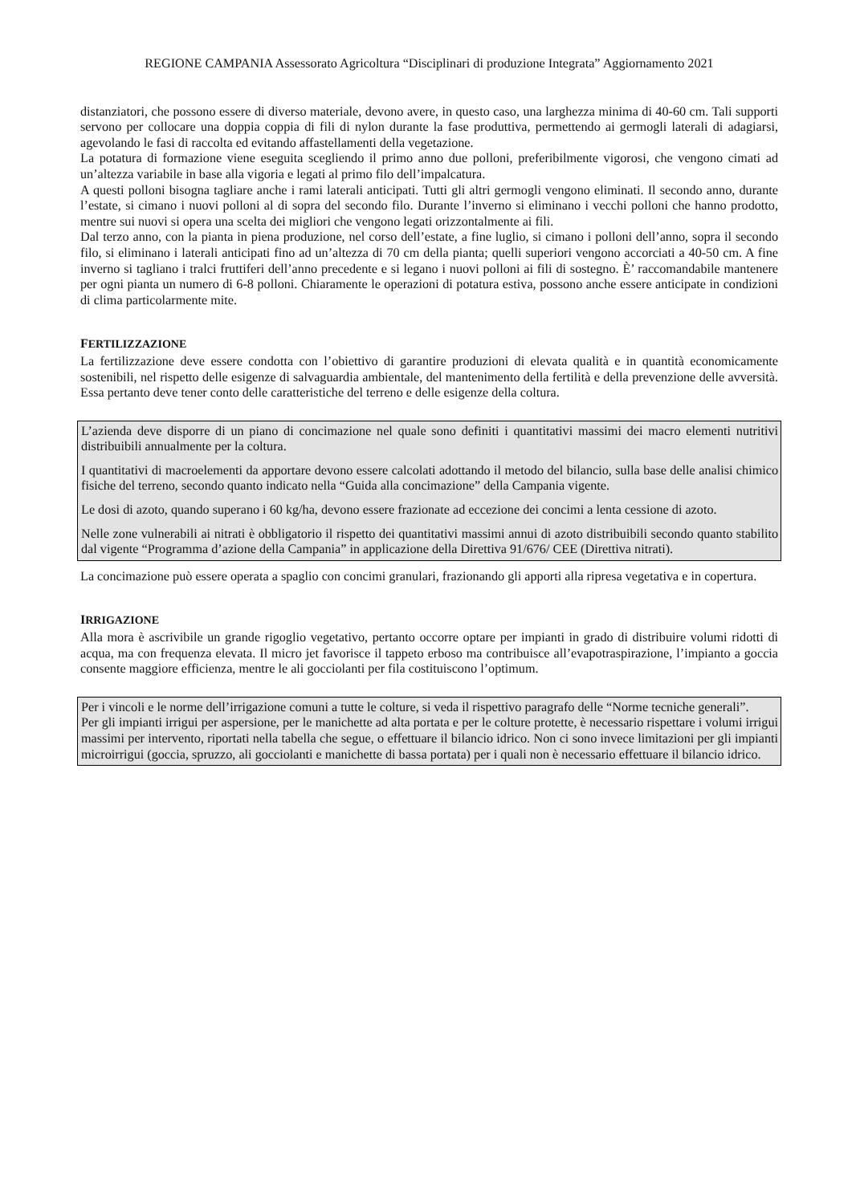REGIONE CAMPANIA Assessorato Agricoltura “Disciplinari di produzione Integrata” Aggiornamento 2021
distanziatori, che possono essere di diverso materiale, devono avere, in questo caso, una larghezza minima di 40-60 cm. Tali supporti servono per collocare una doppia coppia di fili di nylon durante la fase produttiva, permettendo ai germogli laterali di adagiarsi, agevolando le fasi di raccolta ed evitando affastellamenti della vegetazione.
La potatura di formazione viene eseguita scegliendo il primo anno due polloni, preferibilmente vigorosi, che vengono cimati ad un’altezza variabile in base alla vigoria e legati al primo filo dell’impalcatura.
A questi polloni bisogna tagliare anche i rami laterali anticipati. Tutti gli altri germogli vengono eliminati. Il secondo anno, durante l’estate, si cimano i nuovi polloni al di sopra del secondo filo. Durante l’inverno si eliminano i vecchi polloni che hanno prodotto, mentre sui nuovi si opera una scelta dei migliori che vengono legati orizzontalmente ai fili.
Dal terzo anno, con la pianta in piena produzione, nel corso dell’estate, a fine luglio, si cimano i polloni dell’anno, sopra il secondo filo, si eliminano i laterali anticipati fino ad un’altezza di 70 cm della pianta; quelli superiori vengono accorciati a 40-50 cm. A fine inverno si tagliano i tralci fruttiferi dell’anno precedente e si legano i nuovi polloni ai fili di sostegno. È’ raccomandabile mantenere per ogni pianta un numero di 6-8 polloni. Chiaramente le operazioni di potatura estiva, possono anche essere anticipate in condizioni di clima particolarmente mite.
FERTILIZZAZIONE
La fertilizzazione deve essere condotta con l’obiettivo di garantire produzioni di elevata qualità e in quantità economicamente sostenibili, nel rispetto delle esigenze di salvaguardia ambientale, del mantenimento della fertilità e della prevenzione delle avversità. Essa pertanto deve tener conto delle caratteristiche del terreno e delle esigenze della coltura.
L’azienda deve disporre di un piano di concimazione nel quale sono definiti i quantitativi massimi dei macro elementi nutritivi distribuibili annualmente per la coltura.
I quantitativi di macroelementi da apportare devono essere calcolati adottando il metodo del bilancio, sulla base delle analisi chimico fisiche del terreno, secondo quanto indicato nella “Guida alla concimazione” della Campania vigente.
Le dosi di azoto, quando superano i 60 kg/ha, devono essere frazionate ad eccezione dei concimi a lenta cessione di azoto.
Nelle zone vulnerabili ai nitrati è obbligatorio il rispetto dei quantitativi massimi annui di azoto distribuibili secondo quanto stabilito dal vigente “Programma d’azione della Campania” in applicazione della Direttiva 91/676/ CEE (Direttiva nitrati).
La concimazione può essere operata a spaglio con concimi granulari, frazionando gli apporti alla ripresa vegetativa e in copertura.
IRRIGAZIONE
Alla mora è ascrivibile un grande rigoglio vegetativo, pertanto occorre optare per impianti in grado di distribuire volumi ridotti di acqua, ma con frequenza elevata. Il micro jet favorisce il tappeto erboso ma contribuisce all’evapotraspirazione, l’impianto a goccia consente maggiore efficienza, mentre le ali gocciolanti per fila costituiscono l’optimum.
Per i vincoli e le norme dell’irrigazione comuni a tutte le colture, si veda il rispettivo paragrafo delle “Norme tecniche generali”.
Per gli impianti irrigui per aspersione, per le manichette ad alta portata e per le colture protette, è necessario rispettare i volumi irrigui massimi per intervento, riportati nella tabella che segue, o effettuare il bilancio idrico. Non ci sono invece limitazioni per gli impianti microirrigui (goccia, spruzzo, ali gocciolanti e manichette di bassa portata) per i quali non è necessario effettuare il bilancio idrico.